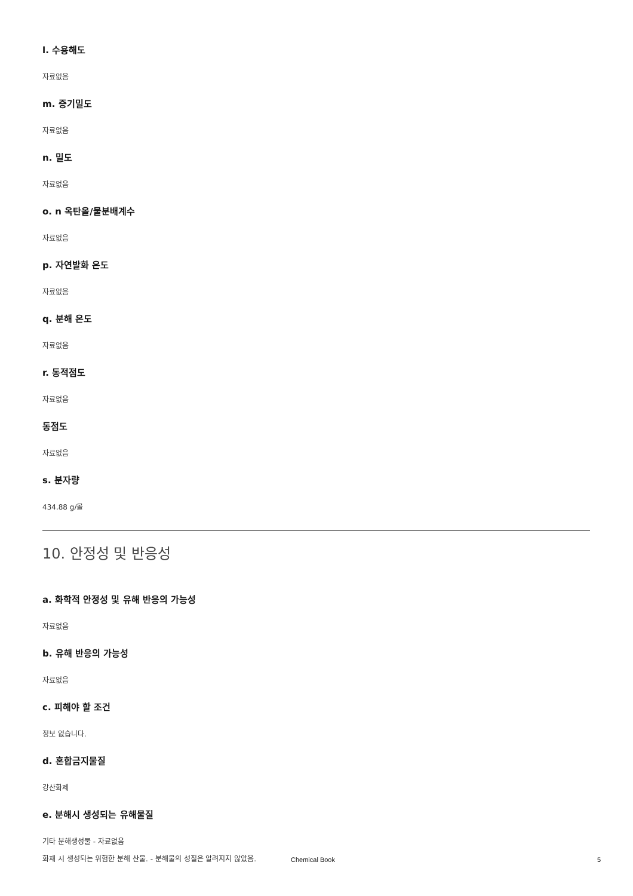l. 수용해도
자료없음
m. 증기밀도
자료없음
n. 밀도
자료없음
o. n 옥탄올/물분배계수
자료없음
p. 자연발화 온도
자료없음
q. 분해 온도
자료없음
r. 동적점도
자료없음
동점도
자료없음
s. 분자량
434.88 g/몰
10. 안정성 및 반응성
a. 화학적 안정성 및 유해 반응의 가능성
자료없음
b. 유해 반응의 가능성
자료없음
c. 피해야 할 조건
정보 없습니다.
d. 혼합금지물질
강산화제
e. 분해시 생성되는 유해물질
기타 분해생성물 - 자료없음
화재 시 생성되는 위험한 분해 산물. - 분해물의 성질은 알려지지 않았음.
Chemical Book 5